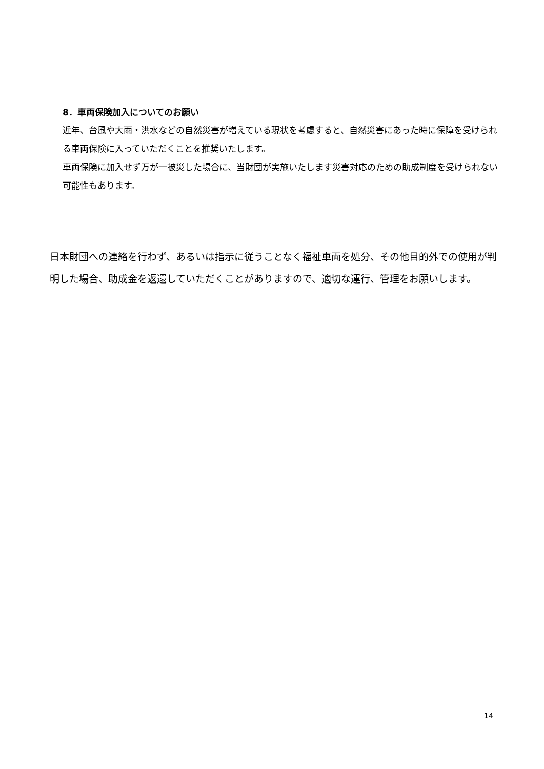8．車両保険加入についてのお願い
近年、台風や大雨・洪水などの自然災害が増えている現状を考慮すると、自然災害にあった時に保障を受けられる車両保険に入っていただくことを推奨いたします。
車両保険に加入せず万が一被災した場合に、当財団が実施いたします災害対応のための助成制度を受けられない可能性もあります。
日本財団への連絡を行わず、あるいは指示に従うことなく福祉車両を処分、その他目的外での使用が判明した場合、助成金を返還していただくことがありますので、適切な運行、管理をお願いします。
14